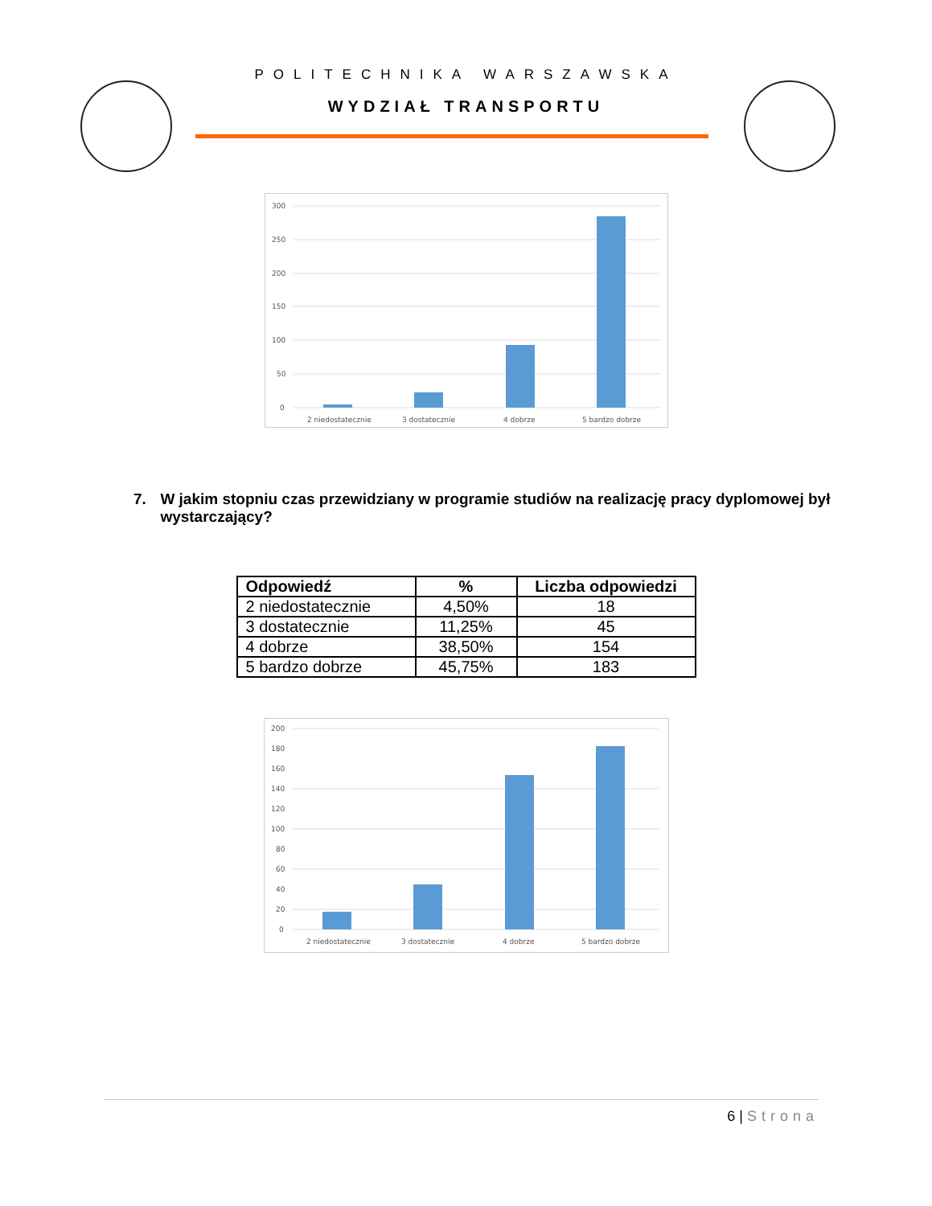POLITECHNIKA WARSZAWSKA
WYDZIAŁ TRANSPORTU
300
250
200
150
100
50
0
2 niedostatecznie
3 dostatecznie
4 dobrze
5 bardzo dobrze
7. W jakim stopniu czas przewidziany w programie studiów na realizację pracy dyplomowej był wystarczający?
| Odpowiedź | % | Liczba odpowiedzi |
| --- | --- | --- |
| 2 niedostatecznie | 4,50% | 18 |
| 3 dostatecznie | 11,25% | 45 |
| 4 dobrze | 38,50% | 154 |
| 5 bardzo dobrze | 45,75% | 183 |
200
180
160
140
120
100
80
60
40
20
0
2 niedostatecznie
3 dostatecznie
4 dobrze
5 bardzo dobrze
6 | Strona